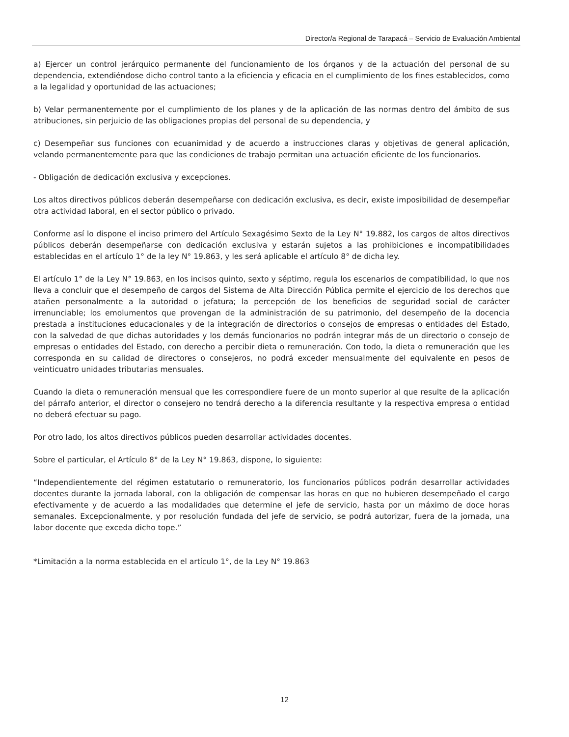Director/a Regional de Tarapacá – Servicio de Evaluación Ambiental
a) Ejercer un control jerárquico permanente del funcionamiento de los órganos y de la actuación del personal de su dependencia, extendiéndose dicho control tanto a la eficiencia y eficacia en el cumplimiento de los fines establecidos, como a la legalidad y oportunidad de las actuaciones;
b) Velar permanentemente por el cumplimiento de los planes y de la aplicación de las normas dentro del ámbito de sus atribuciones, sin perjuicio de las obligaciones propias del personal de su dependencia, y
c) Desempeñar sus funciones con ecuanimidad y de acuerdo a instrucciones claras y objetivas de general aplicación, velando permanentemente para que las condiciones de trabajo permitan una actuación eficiente de los funcionarios.
- Obligación de dedicación exclusiva y excepciones.
Los altos directivos públicos deberán desempeñarse con dedicación exclusiva, es decir, existe imposibilidad de desempeñar otra actividad laboral, en el sector público o privado.
Conforme así lo dispone el inciso primero del Artículo Sexagésimo Sexto de la Ley N° 19.882, los cargos de altos directivos públicos deberán desempeñarse con dedicación exclusiva y estarán sujetos a las prohibiciones e incompatibilidades establecidas en el artículo 1° de la ley N° 19.863, y les será aplicable el artículo 8° de dicha ley.
El artículo 1° de la Ley N° 19.863, en los incisos quinto, sexto y séptimo, regula los escenarios de compatibilidad, lo que nos lleva a concluir que el desempeño de cargos del Sistema de Alta Dirección Pública permite el ejercicio de los derechos que atañen personalmente a la autoridad o jefatura; la percepción de los beneficios de seguridad social de carácter irrenunciable; los emolumentos que provengan de la administración de su patrimonio, del desempeño de la docencia prestada a instituciones educacionales y de la integración de directorios o consejos de empresas o entidades del Estado, con la salvedad de que dichas autoridades y los demás funcionarios no podrán integrar más de un directorio o consejo de empresas o entidades del Estado, con derecho a percibir dieta o remuneración. Con todo, la dieta o remuneración que les corresponda en su calidad de directores o consejeros, no podrá exceder mensualmente del equivalente en pesos de veinticuatro unidades tributarias mensuales.
Cuando la dieta o remuneración mensual que les correspondiere fuere de un monto superior al que resulte de la aplicación del párrafo anterior, el director o consejero no tendrá derecho a la diferencia resultante y la respectiva empresa o entidad no deberá efectuar su pago.
Por otro lado, los altos directivos públicos pueden desarrollar actividades docentes.
Sobre el particular, el Artículo 8° de la Ley N° 19.863, dispone, lo siguiente:
“Independientemente del régimen estatutario o remuneratorio, los funcionarios públicos podrán desarrollar actividades docentes durante la jornada laboral, con la obligación de compensar las horas en que no hubieren desempeñado el cargo efectivamente y de acuerdo a las modalidades que determine el jefe de servicio, hasta por un máximo de doce horas semanales. Excepcionalmente, y por resolución fundada del jefe de servicio, se podrá autorizar, fuera de la jornada, una labor docente que exceda dicho tope.”
*Limitación a la norma establecida en el artículo 1°, de la Ley N° 19.863
12